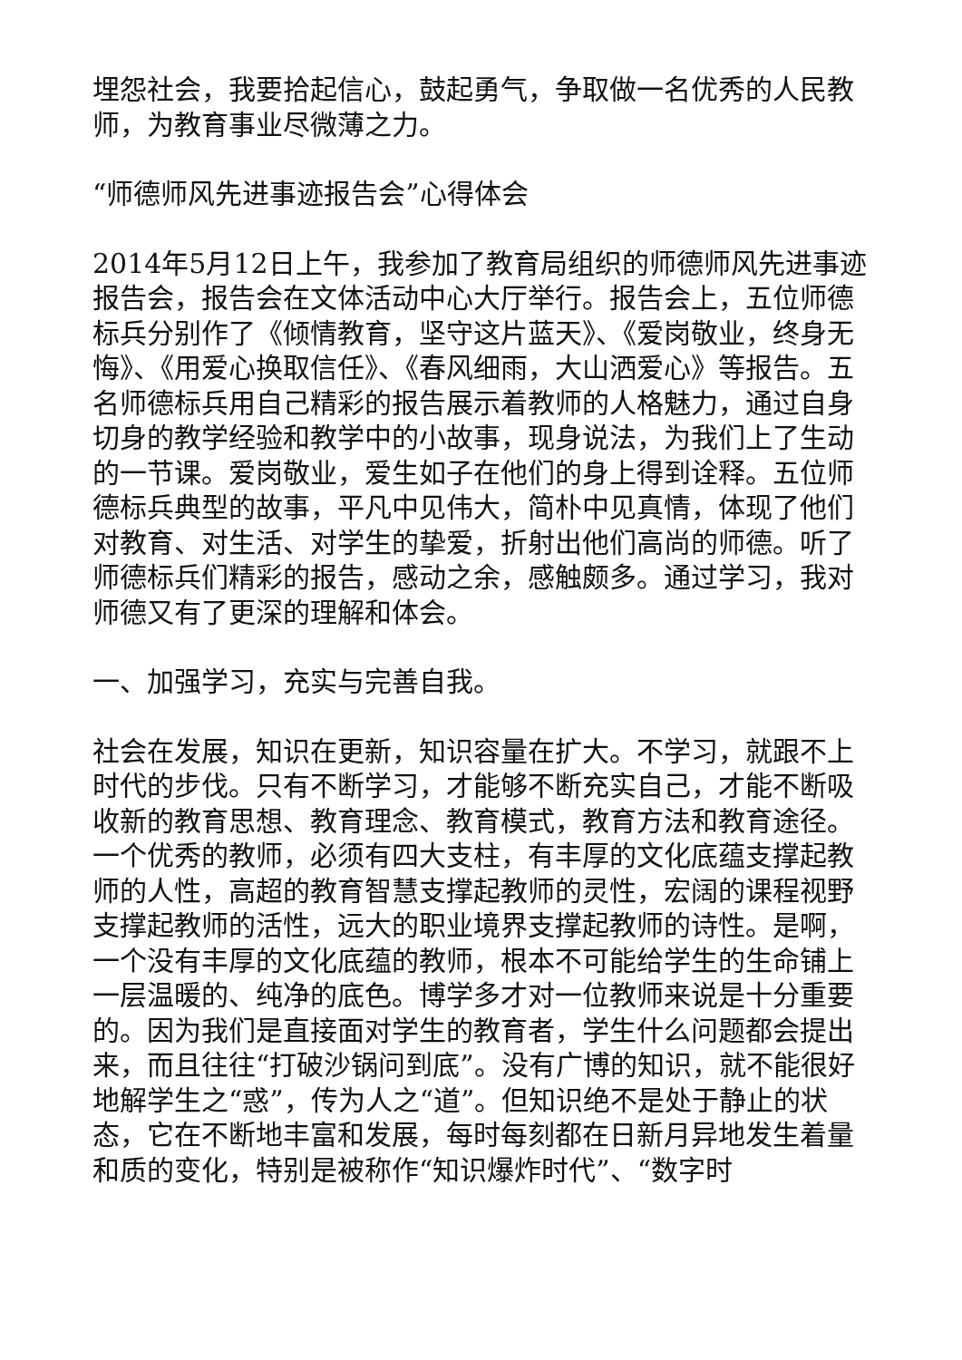埋怨社会，我要拾起信心，鼓起勇气，争取做一名优秀的人民教师，为教育事业尽微薄之力。
“师德师风先进事迹报告会”心得体会
2014年5月12日上午，我参加了教育局组织的师德师风先进事迹报告会，报告会在文体活动中心大厅举行。报告会上，五位师德标兵分别作了《倾情教育，坚守这片蓝天》、《爱岗敬业，终身无悔》、《用爱心换取信任》、《春风细雨，大山洒爱心》等报告。五名师德标兵用自己精彩的报告展示着教师的人格魅力，通过自身切身的教学经验和教学中的小故事，现身说法，为我们上了生动的一节课。爱岗敬业，爱生如子在他们的身上得到诠释。五位师德标兵典型的故事，平凡中见伟大，简朴中见真情，体现了他们对教育、对生活、对学生的挚爱，折射出他们高尚的师德。听了师德标兵们精彩的报告，感动之余，感触颇多。通过学习，我对师德又有了更深的理解和体会。
一、加强学习，充实与完善自我。
社会在发展，知识在更新，知识容量在扩大。不学习，就跟不上时代的步伐。只有不断学习，才能够不断充实自己，才能不断吸收新的教育思想、教育理念、教育模式，教育方法和教育途径。一个优秀的教师，必须有四大支柱，有丰厚的文化底蕴支撑起教师的人性，高超的教育智慧支撑起教师的灵性，宏阔的课程视野支撑起教师的活性，远大的职业境界支撑起教师的诗性。是啊，一个没有丰厚的文化底蕴的教师，根本不可能给学生的生命铺上一层温暖的、纯净的底色。博学多才对一位教师来说是十分重要的。因为我们是直接面对学生的教育者，学生什么问题都会提出来，而且往往“打破沙锅问到底”。没有广博的知识，就不能很好地解学生之“惑”，传为人之“道”。但知识绝不是处于静止的状态，它在不断地丰富和发展，每时每刻都在日新月异地发生着量和质的变化，特别是被称作“知识爆炸时代”、“数字时